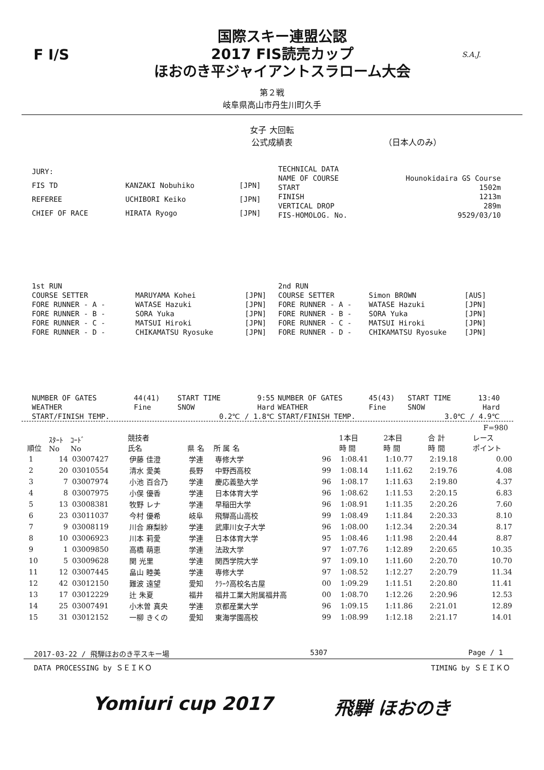F I/S
国際スキー連盟公認
2017 FIS読売カップ
ほおのき平ジャイアントスラローム大会
S.A.J.
第２戦
岐阜県高山市丹生川町久手
女子 大回転
公式成績表
（日本人のみ）
| JURY: | | |
| FIS TD | KANZAKI Nobuhiko | [JPN] |
| REFEREE | UCHIBORI Keiko | [JPN] |
| CHIEF OF RACE | HIRATA Ryogo | [JPN] |
| TECHNICAL DATA | |
| NAME OF COURSE | Hounokidaira GS Course |
| START | 1502m |
| FINISH | 1213m |
| VERTICAL DROP | 289m |
| FIS-HOMOLOG. No. | 9529/03/10 |
| 1st RUN | | |
| COURSE SETTER | MARUYAMA Kohei | [JPN] |
| FORE RUNNER - A - | WATASE Hazuki | [JPN] |
| FORE RUNNER - B - | SORA Yuka | [JPN] |
| FORE RUNNER - C - | MATSUI Hiroki | [JPN] |
| FORE RUNNER - D - | CHIKAMATSU Ryosuke | [JPN] |
| 2nd RUN | | |
| COURSE SETTER | Simon BROWN | [AUS] |
| FORE RUNNER - A - | WATASE Hazuki | [JPN] |
| FORE RUNNER - B - | SORA Yuka | [JPN] |
| FORE RUNNER - C - | MATSUI Hiroki | [JPN] |
| FORE RUNNER - D - | CHIKAMATSU Ryosuke | [JPN] |
| NUMBER OF GATES | 44(41) | START TIME | 9:55 |
| WEATHER | Fine | SNOW | Hard |
| START/FINISH TEMP. | | 0.2℃ / 1.8℃ | |
| NUMBER OF GATES | 45(43) | START TIME | 13:40 |
| WEATHER | Fine | SNOW | Hard |
| START/FINISH TEMP. | | 3.0℃ / 4.9℃ | |
F=980
| 順位 | ｽﾀｰﾄ No | ｺｰﾄﾞ No | 競技者 氏名 | 県 名 | 所 属 名 | | 1本目 時 間 | 2本目 時 間 | 合 計 時 間 | レース ポイント |
| --- | --- | --- | --- | --- | --- | --- | --- | --- | --- | --- |
| 1 | 14 | 03007427 | 伊藤 佳澄 | 学連 | 専修大学 | 96 | 1:08.41 | 1:10.77 | 2:19.18 | 0.00 |
| 2 | 20 | 03010554 | 清水 愛美 | 長野 | 中野西高校 | 99 | 1:08.14 | 1:11.62 | 2:19.76 | 4.08 |
| 3 | 7 | 03007974 | 小池 百合乃 | 学連 | 慶応義塾大学 | 96 | 1:08.17 | 1:11.63 | 2:19.80 | 4.37 |
| 4 | 8 | 03007975 | 小俣 優香 | 学連 | 日本体育大学 | 96 | 1:08.62 | 1:11.53 | 2:20.15 | 6.83 |
| 5 | 13 | 03008381 | 牧野 レナ | 学連 | 早稲田大学 | 96 | 1:08.91 | 1:11.35 | 2:20.26 | 7.60 |
| 6 | 23 | 03011037 | 今村 優希 | 岐阜 | 飛騨高山高校 | 99 | 1:08.49 | 1:11.84 | 2:20.33 | 8.10 |
| 7 | 9 | 03008119 | 川合 麻梨紗 | 学連 | 武庫川女子大学 | 96 | 1:08.00 | 1:12.34 | 2:20.34 | 8.17 |
| 8 | 10 | 03006923 | 川本 莉愛 | 学連 | 日本体育大学 | 95 | 1:08.46 | 1:11.98 | 2:20.44 | 8.87 |
| 9 | 1 | 03009850 | 高橋 萌恵 | 学連 | 法政大学 | 97 | 1:07.76 | 1:12.89 | 2:20.65 | 10.35 |
| 10 | 5 | 03009628 | 関 光里 | 学連 | 関西学院大学 | 97 | 1:09.10 | 1:11.60 | 2:20.70 | 10.70 |
| 11 | 12 | 03007445 | 畠山 睦美 | 学連 | 専修大学 | 97 | 1:08.52 | 1:12.27 | 2:20.79 | 11.34 |
| 12 | 42 | 03012150 | 難波 遠望 | 愛知 | ｸﾗｰｸ高校名古屋 | 00 | 1:09.29 | 1:11.51 | 2:20.80 | 11.41 |
| 13 | 17 | 03012229 | 辻 朱夏 | 福井 | 福井工業大附属福井高 | 00 | 1:08.70 | 1:12.26 | 2:20.96 | 12.53 |
| 14 | 25 | 03007491 | 小木曽 真央 | 学連 | 京都産業大学 | 96 | 1:09.15 | 1:11.86 | 2:21.01 | 12.89 |
| 15 | 31 | 03012152 | 一柳 きくの | 愛知 | 東海学園高校 | 99 | 1:08.99 | 1:12.18 | 2:21.17 | 14.01 |
2017-03-22 / 飛騨ほおのき平スキー場 5307 Page / 1
DATA PROCESSING by ＳＥＩＫＯ TIMING by ＳＥＩＫＯ
Yomiuri cup 2017 飛騨 ほおのき